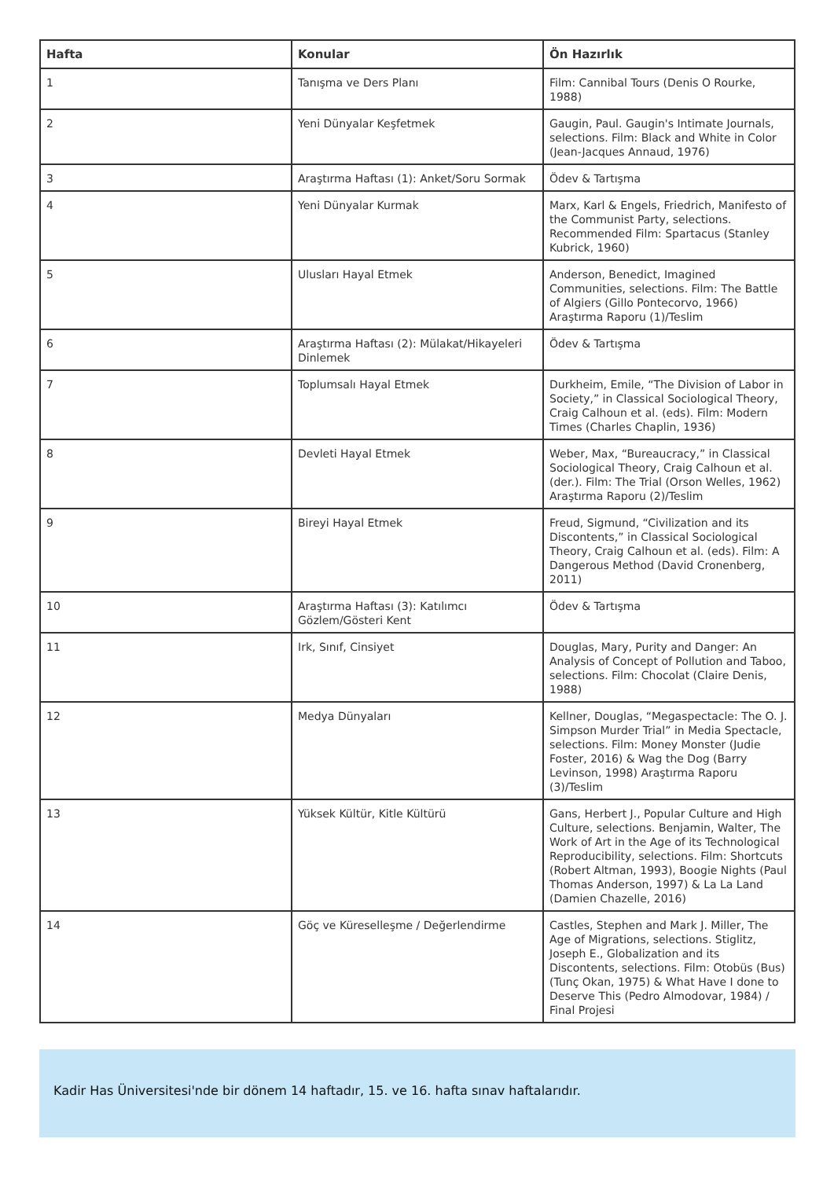| Hafta | Konular | Ön Hazırlık |
| --- | --- | --- |
| 1 | Tanışma ve Ders Planı | Film: Cannibal Tours (Denis O Rourke, 1988) |
| 2 | Yeni Dünyalar Keşfetmek | Gaugin, Paul. Gaugin's Intimate Journals, selections. Film: Black and White in Color (Jean-Jacques Annaud, 1976) |
| 3 | Araştırma Haftası (1): Anket/Soru Sormak | Ödev & Tartışma |
| 4 | Yeni Dünyalar Kurmak | Marx, Karl & Engels, Friedrich, Manifesto of the Communist Party, selections. Recommended Film: Spartacus (Stanley Kubrick, 1960) |
| 5 | Ulusları Hayal Etmek | Anderson, Benedict, Imagined Communities, selections. Film: The Battle of Algiers (Gillo Pontecorvo, 1966) Araştırma Raporu (1)/Teslim |
| 6 | Araştırma Haftası (2): Mülakat/Hikayeleri Dinlemek | Ödev & Tartışma |
| 7 | Toplumsalı Hayal Etmek | Durkheim, Emile, “The Division of Labor in Society,” in Classical Sociological Theory, Craig Calhoun et al. (eds). Film: Modern Times (Charles Chaplin, 1936) |
| 8 | Devleti Hayal Etmek | Weber, Max, “Bureaucracy,” in Classical Sociological Theory, Craig Calhoun et al. (der.). Film: The Trial (Orson Welles, 1962) Araştırma Raporu (2)/Teslim |
| 9 | Bireyi Hayal Etmek | Freud, Sigmund, “Civilization and its Discontents,” in Classical Sociological Theory, Craig Calhoun et al. (eds). Film: A Dangerous Method (David Cronenberg, 2011) |
| 10 | Araştırma Haftası (3): Katılımcı Gözlem/Gösteri Kent | Ödev & Tartışma |
| 11 | Irk, Sınıf, Cinsiyet | Douglas, Mary, Purity and Danger: An Analysis of Concept of Pollution and Taboo, selections. Film: Chocolat (Claire Denis, 1988) |
| 12 | Medya Dünyaları | Kellner, Douglas, “Megaspectacle: The O. J. Simpson Murder Trial” in Media Spectacle, selections. Film: Money Monster (Judie Foster, 2016) & Wag the Dog (Barry Levinson, 1998) Araştırma Raporu (3)/Teslim |
| 13 | Yüksek Kültür, Kitle Kültürü | Gans, Herbert J., Popular Culture and High Culture, selections. Benjamin, Walter, The Work of Art in the Age of its Technological Reproducibility, selections. Film: Shortcuts (Robert Altman, 1993), Boogie Nights (Paul Thomas Anderson, 1997) & La La Land (Damien Chazelle, 2016) |
| 14 | Göç ve Küreselleşme / Değerlendirme | Castles, Stephen and Mark J. Miller, The Age of Migrations, selections. Stiglitz, Joseph E., Globalization and its Discontents, selections. Film: Otobüs (Bus) (Tunç Okan, 1975) & What Have I done to Deserve This (Pedro Almodovar, 1984) / Final Projesi |
Kadir Has Üniversitesi'nde bir dönem 14 haftadır, 15. ve 16. hafta sınav haftalarıdır.